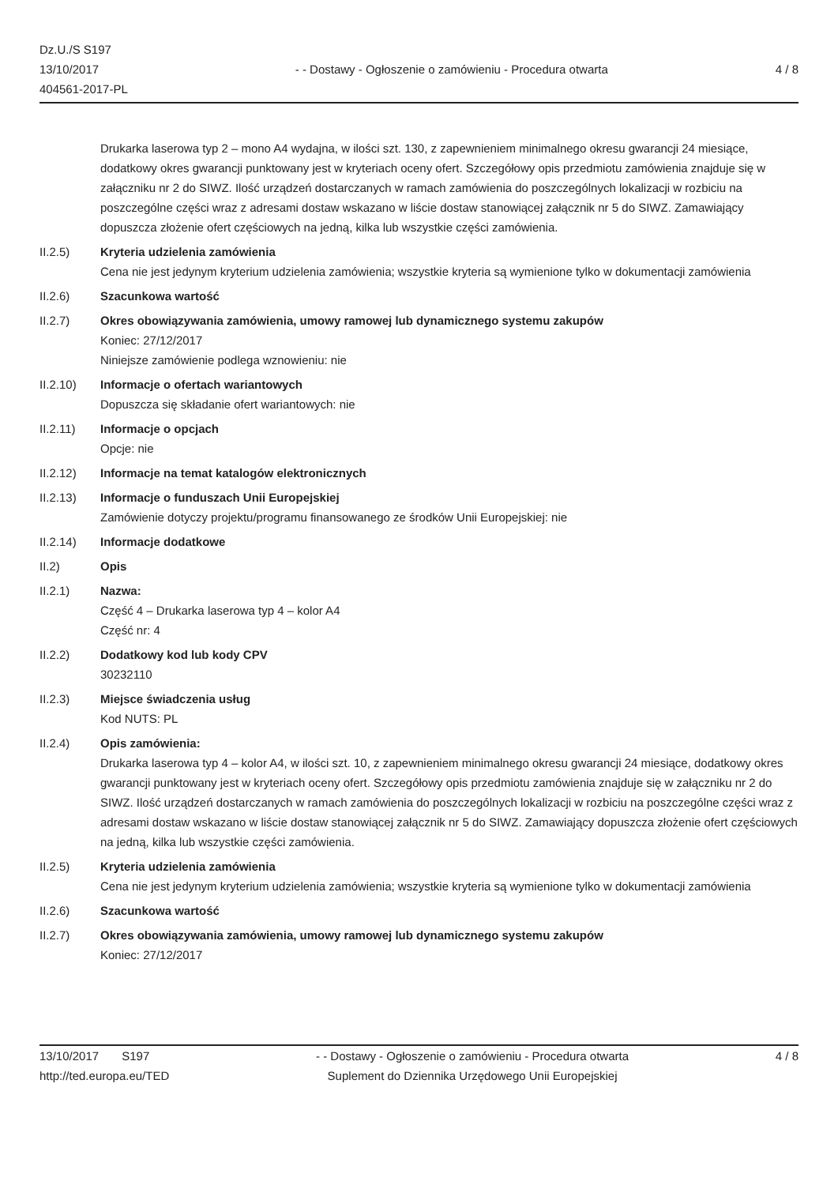Dz.U./S S197
13/10/2017
404561-2017-PL
- - Dostawy - Ogłoszenie o zamówieniu - Procedura otwarta
4 / 8
Drukarka laserowa typ 2 – mono A4 wydajna, w ilości szt. 130, z zapewnieniem minimalnego okresu gwarancji 24 miesiące, dodatkowy okres gwarancji punktowany jest w kryteriach oceny ofert. Szczegółowy opis przedmiotu zamówienia znajduje się w załączniku nr 2 do SIWZ. Ilość urządzeń dostarczanych w ramach zamówienia do poszczególnych lokalizacji w rozbiciu na poszczególne części wraz z adresami dostaw wskazano w liście dostaw stanowiącej załącznik nr 5 do SIWZ. Zamawiający dopuszcza złożenie ofert częściowych na jedną, kilka lub wszystkie części zamówienia.
II.2.5) Kryteria udzielenia zamówienia
Cena nie jest jedynym kryterium udzielenia zamówienia; wszystkie kryteria są wymienione tylko w dokumentacji zamówienia
II.2.6) Szacunkowa wartość
II.2.7) Okres obowiązywania zamówienia, umowy ramowej lub dynamicznego systemu zakupów
Koniec: 27/12/2017
Niniejsze zamówienie podlega wznowieniu: nie
II.2.10) Informacje o ofertach wariantowych
Dopuszcza się składanie ofert wariantowych: nie
II.2.11) Informacje o opcjach
Opcje: nie
II.2.12) Informacje na temat katalogów elektronicznych
II.2.13) Informacje o funduszach Unii Europejskiej
Zamówienie dotyczy projektu/programu finansowanego ze środków Unii Europejskiej: nie
II.2.14) Informacje dodatkowe
II.2) Opis
II.2.1) Nazwa:
Część 4 – Drukarka laserowa typ 4 – kolor A4
Część nr: 4
II.2.2) Dodatkowy kod lub kody CPV
30232110
II.2.3) Miejsce świadczenia usług
Kod NUTS: PL
II.2.4) Opis zamówienia:
Drukarka laserowa typ 4 – kolor A4, w ilości szt. 10, z zapewnieniem minimalnego okresu gwarancji 24 miesiące, dodatkowy okres gwarancji punktowany jest w kryteriach oceny ofert. Szczegółowy opis przedmiotu zamówienia znajduje się w załączniku nr 2 do SIWZ. Ilość urządzeń dostarczanych w ramach zamówienia do poszczególnych lokalizacji w rozbiciu na poszczególne części wraz z adresami dostaw wskazano w liście dostaw stanowiącej załącznik nr 5 do SIWZ. Zamawiający dopuszcza złożenie ofert częściowych na jedną, kilka lub wszystkie części zamówienia.
II.2.5) Kryteria udzielenia zamówienia
Cena nie jest jedynym kryterium udzielenia zamówienia; wszystkie kryteria są wymienione tylko w dokumentacji zamówienia
II.2.6) Szacunkowa wartość
II.2.7) Okres obowiązywania zamówienia, umowy ramowej lub dynamicznego systemu zakupów
Koniec: 27/12/2017
13/10/2017 S197
http://ted.europa.eu/TED
- - Dostawy - Ogłoszenie o zamówieniu - Procedura otwarta
Suplement do Dziennika Urzędowego Unii Europejskiej
4 / 8